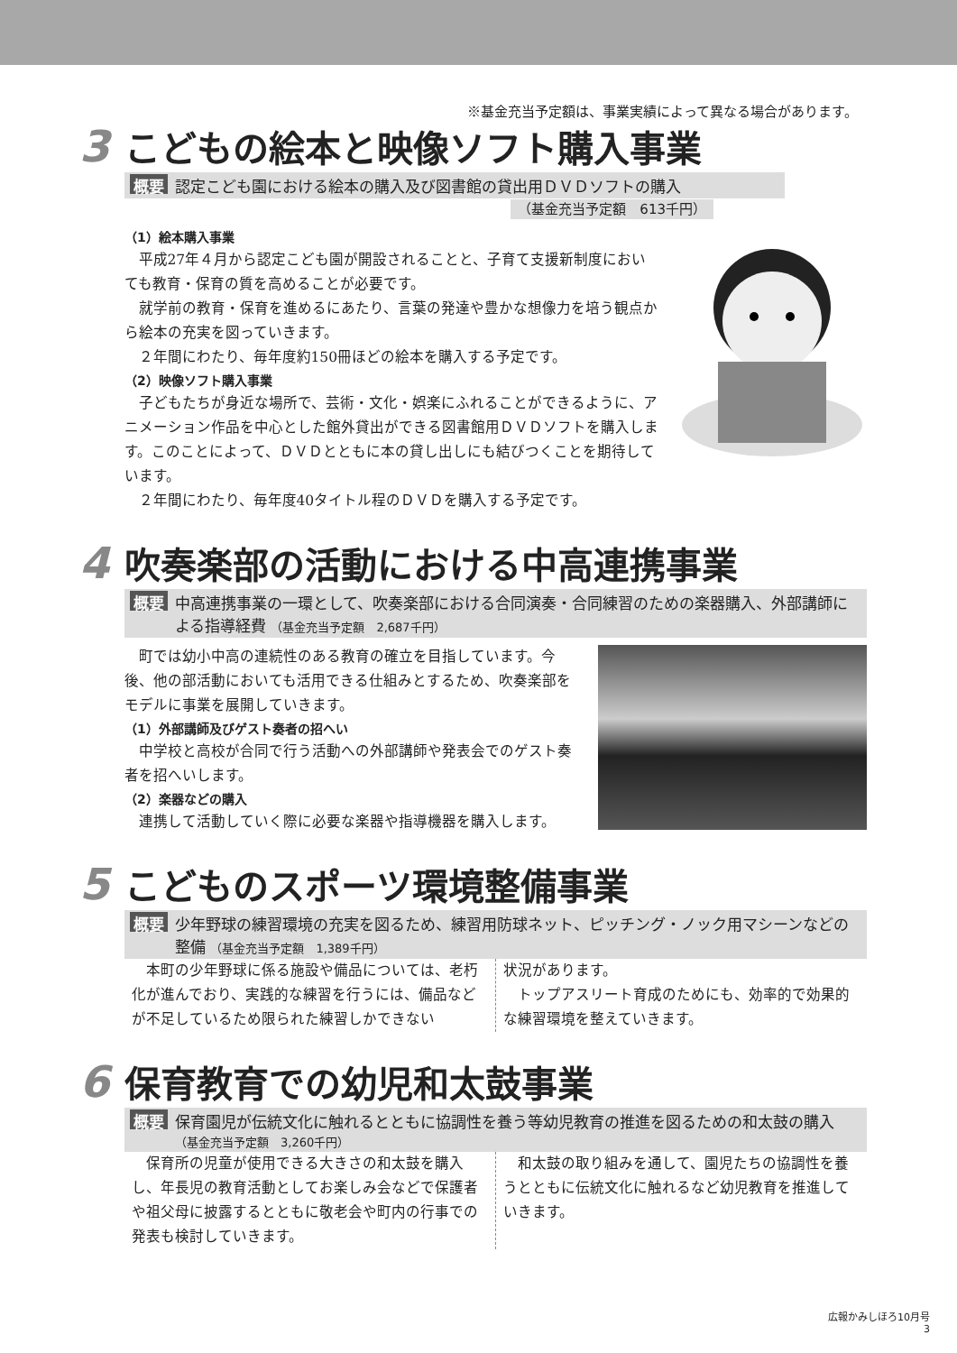※基金充当予定額は、事業実績によって異なる場合があります。
3 こどもの絵本と映像ソフト購入事業
概要 認定こども園における絵本の購入及び図書館の貸出用ＤＶＤソフトの購入
（基金充当予定額　613千円）
（1）絵本購入事業
平成27年４月から認定こども園が開設されることと、子育て支援新制度においても教育・保育の質を高めることが必要です。
就学前の教育・保育を進めるにあたり、言葉の発達や豊かな想像力を培う観点から絵本の充実を図っていきます。
２年間にわたり、毎年度約150冊ほどの絵本を購入する予定です。
（2）映像ソフト購入事業
子どもたちが身近な場所で、芸術・文化・娯楽にふれることができるように、アニメーション作品を中心とした館外貸出ができる図書館用ＤＶＤソフトを購入します。このことによって、ＤＶＤとともに本の貸し出しにも結びつくことを期待しています。
２年間にわたり、毎年度40タイトル程のＤＶＤを購入する予定です。
4 吹奏楽部の活動における中高連携事業
概要 中高連携事業の一環として、吹奏楽部における合同演奏・合同練習のための楽器購入、外部講師による指導経費 （基金充当予定額　2,687千円）
町では幼小中高の連続性のある教育の確立を目指しています。今後、他の部活動においても活用できる仕組みとするため、吹奏楽部をモデルに事業を展開していきます。
（1）外部講師及びゲスト奏者の招へい
中学校と高校が合同で行う活動への外部講師や発表会でのゲスト奏者を招へいします。
（2）楽器などの購入
連携して活動していく際に必要な楽器や指導機器を購入します。
5 こどものスポーツ環境整備事業
概要 少年野球の練習環境の充実を図るため、練習用防球ネット、ピッチング・ノック用マシーンなどの整備 （基金充当予定額　1,389千円）
本町の少年野球に係る施設や備品については、老朽化が進んでおり、実践的な練習を行うには、備品などが不足しているため限られた練習しかできない
状況があります。
トップアスリート育成のためにも、効率的で効果的な練習環境を整えていきます。
6 保育教育での幼児和太鼓事業
概要 保育園児が伝統文化に触れるとともに協調性を養う等幼児教育の推進を図るための和太鼓の購入 （基金充当予定額　3,260千円）
保育所の児童が使用できる大きさの和太鼓を購入し、年長児の教育活動としてお楽しみ会などで保護者や祖父母に披露するとともに敬老会や町内の行事での発表も検討していきます。
和太鼓の取り組みを通して、園児たちの協調性を養うとともに伝統文化に触れるなど幼児教育を推進していきます。
広報かみしほろ10月号
3